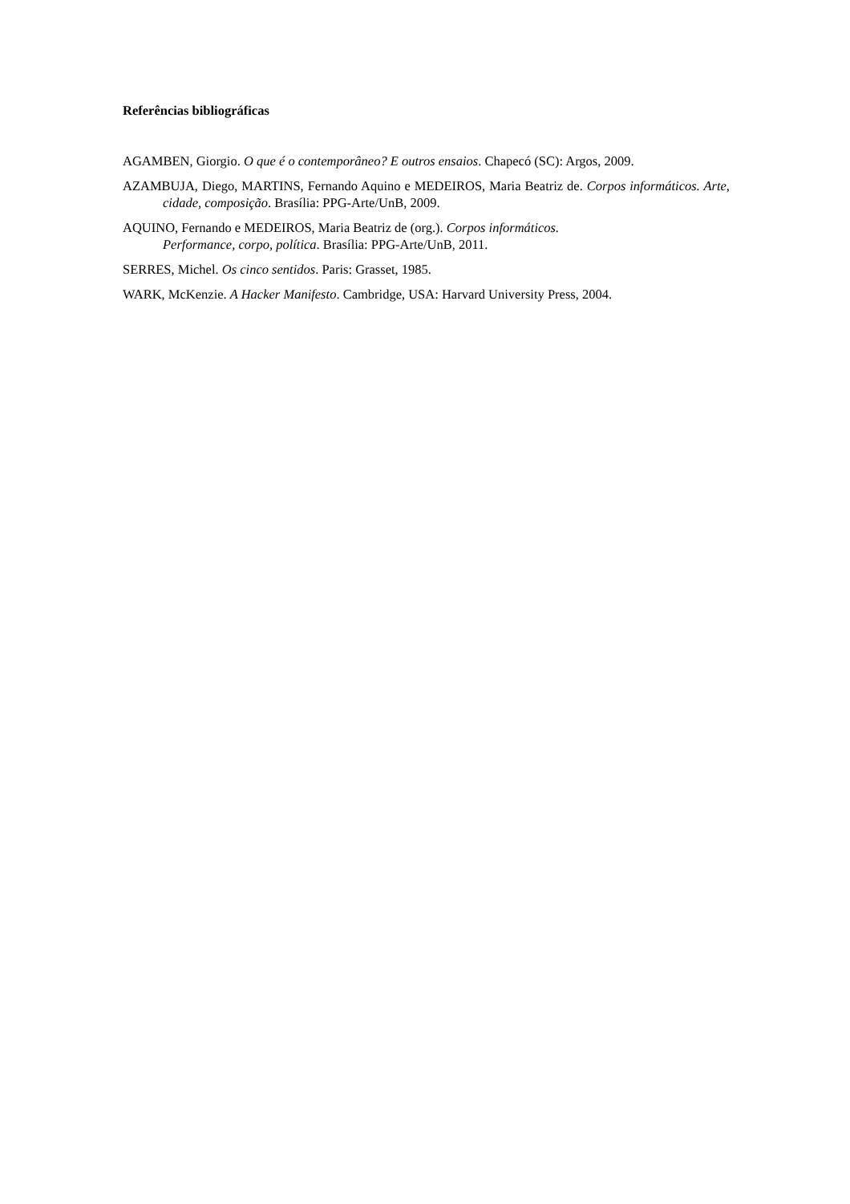Referências bibliográficas
AGAMBEN, Giorgio. O que é o contemporâneo? E outros ensaios. Chapecó (SC): Argos, 2009.
AZAMBUJA, Diego, MARTINS, Fernando Aquino e MEDEIROS, Maria Beatriz de. Corpos informáticos. Arte, cidade, composição. Brasília: PPG-Arte/UnB, 2009.
AQUINO, Fernando e MEDEIROS, Maria Beatriz de (org.). Corpos informáticos.
Performance, corpo, política. Brasília: PPG-Arte/UnB, 2011.
SERRES, Michel. Os cinco sentidos. Paris: Grasset, 1985.
WARK, McKenzie. A Hacker Manifesto. Cambridge, USA: Harvard University Press, 2004.